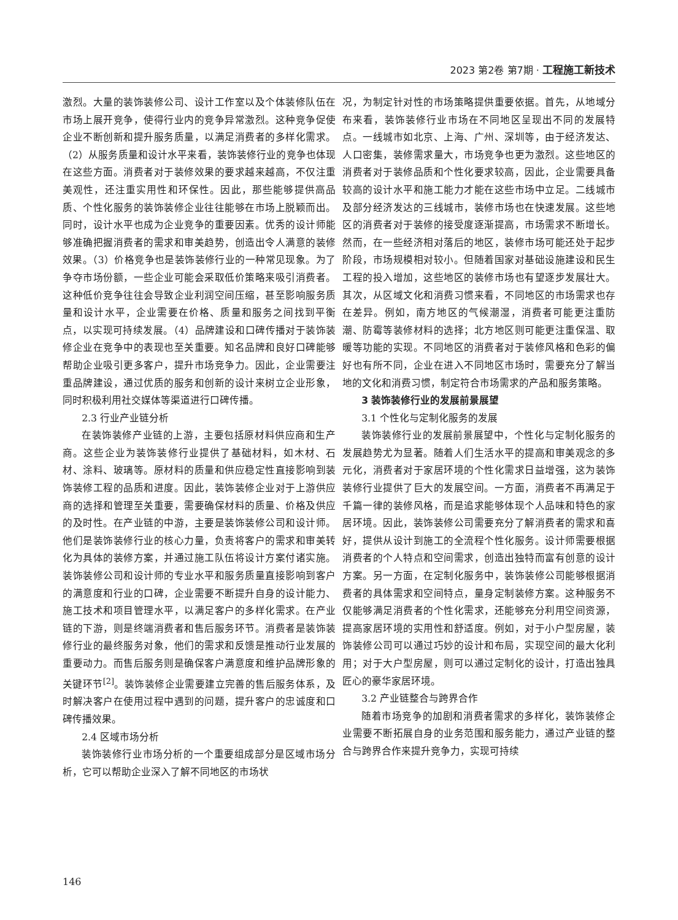2023 第2卷 第7期 · 工程施工新技术
激烈。大量的装饰装修公司、设计工作室以及个体装修队伍在市场上展开竞争，使得行业内的竞争异常激烈。这种竞争促使企业不断创新和提升服务质量，以满足消费者的多样化需求。（2）从服务质量和设计水平来看，装饰装修行业的竞争也体现在这些方面。消费者对于装修效果的要求越来越高，不仅注重美观性，还注重实用性和环保性。因此，那些能够提供高品质、个性化服务的装饰装修企业往往能够在市场上脱颖而出。同时，设计水平也成为企业竞争的重要因素。优秀的设计师能够准确把握消费者的需求和审美趋势，创造出令人满意的装修效果。（3）价格竞争也是装饰装修行业的一种常见现象。为了争夺市场份额，一些企业可能会采取低价策略来吸引消费者。这种低价竞争往往会导致企业利润空间压缩，甚至影响服务质量和设计水平，企业需要在价格、质量和服务之间找到平衡点，以实现可持续发展。（4）品牌建设和口碑传播对于装饰装修企业在竞争中的表现也至关重要。知名品牌和良好口碑能够帮助企业吸引更多客户，提升市场竞争力。因此，企业需要注重品牌建设，通过优质的服务和创新的设计来树立企业形象，同时积极利用社交媒体等渠道进行口碑传播。
2.3 行业产业链分析
在装饰装修产业链的上游，主要包括原材料供应商和生产商。这些企业为装饰装修行业提供了基础材料，如木材、石材、涂料、玻璃等。原材料的质量和供应稳定性直接影响到装饰装修工程的品质和进度。因此，装饰装修企业对于上游供应商的选择和管理至关重要，需要确保材料的质量、价格及供应的及时性。在产业链的中游，主要是装饰装修公司和设计师。他们是装饰装修行业的核心力量，负责将客户的需求和审美转化为具体的装修方案，并通过施工队伍将设计方案付诸实施。装饰装修公司和设计师的专业水平和服务质量直接影响到客户的满意度和行业的口碑，企业需要不断提升自身的设计能力、施工技术和项目管理水平，以满足客户的多样化需求。在产业链的下游，则是终端消费者和售后服务环节。消费者是装饰装修行业的最终服务对象，他们的需求和反馈是推动行业发展的重要动力。而售后服务则是确保客户满意度和维护品牌形象的关键环节<sup>[2]</sup>。装饰装修企业需要建立完善的售后服务体系，及时解决客户在使用过程中遇到的问题，提升客户的忠诚度和口碑传播效果。
2.4 区域市场分析
装饰装修行业市场分析的一个重要组成部分是区域市场分析，它可以帮助企业深入了解不同地区的市场状
况，为制定针对性的市场策略提供重要依据。首先，从地域分布来看，装饰装修行业市场在不同地区呈现出不同的发展特点。一线城市如北京、上海、广州、深圳等，由于经济发达、人口密集，装修需求量大，市场竞争也更为激烈。这些地区的消费者对于装修品质和个性化要求较高，因此，企业需要具备较高的设计水平和施工能力才能在这些市场中立足。二线城市及部分经济发达的三线城市，装修市场也在快速发展。这些地区的消费者对于装修的接受度逐渐提高，市场需求不断增长。然而，在一些经济相对落后的地区，装修市场可能还处于起步阶段，市场规模相对较小。但随着国家对基础设施建设和民生工程的投入增加，这些地区的装修市场也有望逐步发展壮大。其次，从区域文化和消费习惯来看，不同地区的市场需求也存在差异。例如，南方地区的气候潮湿，消费者可能更注重防潮、防霉等装修材料的选择；北方地区则可能更注重保温、取暖等功能的实现。不同地区的消费者对于装修风格和色彩的偏好也有所不同，企业在进入不同地区市场时，需要充分了解当地的文化和消费习惯，制定符合市场需求的产品和服务策略。
3 装饰装修行业的发展前景展望
3.1 个性化与定制化服务的发展
装饰装修行业的发展前景展望中，个性化与定制化服务的发展趋势尤为显著。随着人们生活水平的提高和审美观念的多元化，消费者对于家居环境的个性化需求日益增强，这为装饰装修行业提供了巨大的发展空间。一方面，消费者不再满足于千篇一律的装修风格，而是追求能够体现个人品味和特色的家居环境。因此，装饰装修公司需要充分了解消费者的需求和喜好，提供从设计到施工的全流程个性化服务。设计师需要根据消费者的个人特点和空间需求，创造出独特而富有创意的设计方案。另一方面，在定制化服务中，装饰装修公司能够根据消费者的具体需求和空间特点，量身定制装修方案。这种服务不仅能够满足消费者的个性化需求，还能够充分利用空间资源，提高家居环境的实用性和舒适度。例如，对于小户型房屋，装饰装修公司可以通过巧妙的设计和布局，实现空间的最大化利用；对于大户型房屋，则可以通过定制化的设计，打造出独具匠心的豪华家居环境。
3.2 产业链整合与跨界合作
随着市场竞争的加剧和消费者需求的多样化，装饰装修企业需要不断拓展自身的业务范围和服务能力，通过产业链的整合与跨界合作来提升竞争力，实现可持续
146